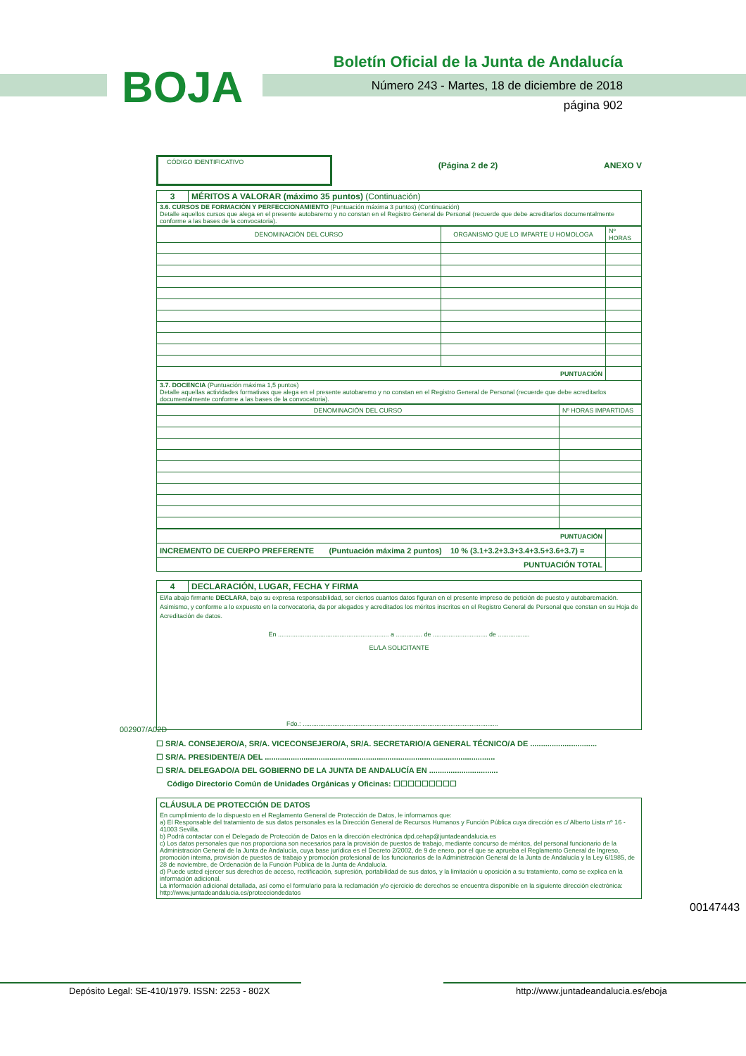BOJA
Boletín Oficial de la Junta de Andalucía
Número 243 - Martes, 18 de diciembre de 2018
página 902
CÓDIGO IDENTIFICATIVO
(Página 2 de 2) ANEXO V
| 3 | MÉRITOS A VALORAR (máximo 35 puntos) (Continuación) |
| 3.6. CURSOS DE FORMACIÓN Y PERFECCIONAMIENTO (Puntuación máxima 3 puntos) (Continuación) Detalle aquellos cursos que alega en el presente autobaremo y no constan en el Registro General de Personal (recuerde que debe acreditarlos documentalmente conforme a las bases de la convocatoria). | |
| DENOMINACIÓN DEL CURSO | ORGANISMO QUE LO IMPARTE U HOMOLOGA | Nº HORAS |
| PUNTUACIÓN | | |
| 3.7. DOCENCIA (Puntuación máxima 1,5 puntos) Detalle aquellas actividades formativas que alega en el presente autobaremo y no constan en el Registro General de Personal (recuerde que debe acreditarlos documentalmente conforme a las bases de la convocatoria). | | |
| DENOMINACIÓN DEL CURSO | Nº HORAS IMPARTIDAS |
| PUNTUACIÓN | |
| INCREMENTO DE CUERPO PREFERENTE (Puntuación máxima 2 puntos) 10 % (3.1+3.2+3.3+3.4+3.5+3.6+3.7) = | |
| PUNTUACIÓN TOTAL | |
| 4 | DECLARACIÓN, LUGAR, FECHA Y FIRMA |
| El/la abajo firmante DECLARA , bajo su expresa responsabilidad, ser ciertos cuantos datos figuran en el presente impreso de petición de puesto y autobaremación. Asimismo, y conforme a lo expuesto en la convocatoria, da por alegados y acreditados los méritos inscritos en el Registro General de Personal que constan en su Hoja de Acreditación de datos. En ............................................................... a ............... de ............................... de .................. EL/LA SOLICITANTE Fdo.: ............................................................................................................... | |
☐ SR/A. CONSEJERO/A, SR/A. VICECONSEJERO/A, SR/A. SECRETARIO/A GENERAL TÉCNICO/A DE ...............................
☐ SR/A. PRESIDENTE/A DEL ...........................................................................................................
☐ SR/A. DELEGADO/A DEL GOBIERNO DE LA JUNTA DE ANDALUCÍA EN ................................
Código Directorio Común de Unidades Orgánicas y Oficinas: ☐☐☐☐☐☐☐☐☐
CLÁUSULA DE PROTECCIÓN DE DATOS
En cumplimiento de lo dispuesto en el Reglamento General de Protección de Datos, le informamos que:
a) El Responsable del tratamiento de sus datos personales es la Dirección General de Recursos Humanos y Función Pública cuya dirección es c/ Alberto Lista nº 16 - 41003 Sevilla.
b) Podrá contactar con el Delegado de Protección de Datos en la dirección electrónica dpd.cehap@juntadeandalucia.es
c) Los datos personales que nos proporciona son necesarios para la provisión de puestos de trabajo, mediante concurso de méritos, del personal funcionario de la Administración General de la Junta de Andalucía, cuya base jurídica es el Decreto 2/2002, de 9 de enero, por el que se aprueba el Reglamento General de Ingreso, promoción interna, provisión de puestos de trabajo y promoción profesional de los funcionarios de la Administración General de la Junta de Andalucía y la Ley 6/1985, de 28 de noviembre, de Ordenación de la Función Pública de la Junta de Andalucía.
d) Puede usted ejercer sus derechos de acceso, rectificación, supresión, portabilidad de sus datos, y la limitación u oposición a su tratamiento, como se explica en la información adicional.
La información adicional detallada, así como el formulario para la reclamación y/o ejercicio de derechos se encuentra disponible en la siguiente dirección electrónica: http://www.juntadeandalucia.es/protecciondedatos
002907/A02D
00147443
Depósito Legal: SE-410/1979. ISSN: 2253 - 802X
http://www.juntadeandalucia.es/eboja